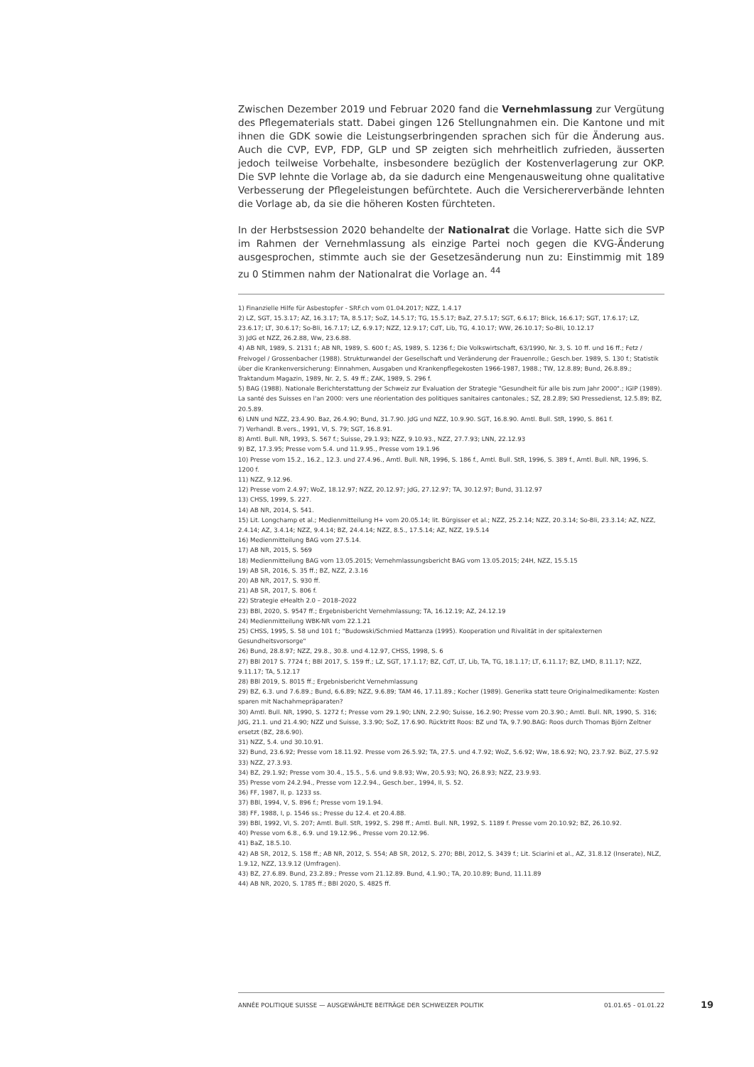Zwischen Dezember 2019 und Februar 2020 fand die Vernehmlassung zur Vergütung des Pflegematerials statt. Dabei gingen 126 Stellungnahmen ein. Die Kantone und mit ihnen die GDK sowie die Leistungserbringenden sprachen sich für die Änderung aus. Auch die CVP, EVP, FDP, GLP und SP zeigten sich mehrheitlich zufrieden, äusserten jedoch teilweise Vorbehalte, insbesondere bezüglich der Kostenverlagerung zur OKP. Die SVP lehnte die Vorlage ab, da sie dadurch eine Mengenausweitung ohne qualitative Verbesserung der Pflegeleistungen befürchtete. Auch die Versichererverbände lehnten die Vorlage ab, da sie die höheren Kosten fürchteten.
In der Herbstsession 2020 behandelte der Nationalrat die Vorlage. Hatte sich die SVP im Rahmen der Vernehmlassung als einzige Partei noch gegen die KVG-Änderung ausgesprochen, stimmte auch sie der Gesetzesänderung nun zu: Einstimmig mit 189 zu 0 Stimmen nahm der Nationalrat die Vorlage an. <sup>44</sup>
1) Finanzielle Hilfe für Asbestopfer - SRF.ch vom 01.04.2017; NZZ, 1.4.17
2) LZ, SGT, 15.3.17; AZ, 16.3.17; TA, 8.5.17; SoZ, 14.5.17; TG, 15.5.17; BaZ, 27.5.17; SGT, 6.6.17; Blick, 16.6.17; SGT, 17.6.17; LZ, 23.6.17; LT, 30.6.17; So-Bli, 16.7.17; LZ, 6.9.17; NZZ, 12.9.17; CdT, Lib, TG, 4.10.17; WW, 26.10.17; So-Bli, 10.12.17
3) JdG et NZZ, 26.2.88, Ww, 23.6.88.
4) AB NR, 1989, S. 2131 f.; AB NR, 1989, S. 600 f.; AS, 1989, S. 1236 f.; Die Volkswirtschaft, 63/1990, Nr. 3, S. 10 ff. und 16 ff.; Fetz / Freivogel / Grossenbacher (1988). Strukturwandel der Gesellschaft und Veränderung der Frauenrolle.; Gesch.ber. 1989, S. 130 f.; Statistik über die Krankenversicherung: Einnahmen, Ausgaben und Krankenpflegekosten 1966-1987, 1988.; TW, 12.8.89; Bund, 26.8.89.; Traktandum Magazin, 1989, Nr. 2, S. 49 ff.; ZAK, 1989, S. 296 f.
5) BAG (1988). Nationale Berichterstattung der Schweiz zur Evaluation der Strategie "Gesundheit für alle bis zum Jahr 2000".; IGIP (1989). La santé des Suisses en l'an 2000: vers une réorientation des politiques sanitaires cantonales.; SZ, 28.2.89; SKI Pressedienst, 12.5.89; BZ, 20.5.89.
6) LNN und NZZ, 23.4.90. Baz, 26.4.90; Bund, 31.7.90. JdG und NZZ, 10.9.90. SGT, 16.8.90. Amtl. Bull. StR, 1990, S. 861 f.
7) Verhandl. B.vers., 1991, VI, S. 79; SGT, 16.8.91.
8) Amtl. Bull. NR, 1993, S. 567 f.; Suisse, 29.1.93; NZZ, 9.10.93., NZZ, 27.7.93; LNN, 22.12.93
9) BZ, 17.3.95; Presse vom 5.4. und 11.9.95., Presse vom 19.1.96
10) Presse vom 15.2., 16.2., 12.3. und 27.4.96., Amtl. Bull. NR, 1996, S. 186 f., Amtl. Bull. StR, 1996, S. 389 f., Amtl. Bull. NR, 1996, S. 1200 f.
11) NZZ, 9.12.96.
12) Presse vom 2.4.97; WoZ, 18.12.97; NZZ, 20.12.97; JdG, 27.12.97; TA, 30.12.97; Bund, 31.12.97
13) CHSS, 1999, S. 227.
14) AB NR, 2014, S. 541.
15) Lit. Longchamp et al.; Medienmitteilung H+ vom 20.05.14; lit. Bürgisser et al.; NZZ, 25.2.14; NZZ, 20.3.14; So-Bli, 23.3.14; AZ, NZZ, 2.4.14; AZ, 3.4.14; NZZ, 9.4.14; BZ, 24.4.14; NZZ, 8.5., 17.5.14; AZ, NZZ, 19.5.14
16) Medienmitteilung BAG vom 27.5.14.
17) AB NR, 2015, S. 569
18) Medienmitteilung BAG vom 13.05.2015; Vernehmlassungsbericht BAG vom 13.05.2015; 24H, NZZ, 15.5.15
19) AB SR, 2016, S. 35 ff.; BZ, NZZ, 2.3.16
20) AB NR, 2017, S. 930 ff.
21) AB SR, 2017, S. 806 f.
22) Strategie eHealth 2.0 – 2018–2022
23) BBl, 2020, S. 9547 ff.; Ergebnisbericht Vernehmlassung; TA, 16.12.19; AZ, 24.12.19
24) Medienmitteilung WBK-NR vom 22.1.21
25) CHSS, 1995, S. 58 und 101 f.; "Budowski/Schmied Mattanza (1995). Kooperation und Rivalität in der spitalexternen Gesundheitsvorsorge"
26) Bund, 28.8.97; NZZ, 29.8., 30.8. und 4.12.97, CHSS, 1998, S. 6
27) BBl 2017 S. 7724 f.; BBl 2017, S. 159 ff.; LZ, SGT, 17.1.17; BZ, CdT, LT, Lib, TA, TG, 18.1.17; LT, 6.11.17; BZ, LMD, 8.11.17; NZZ, 9.11.17; TA, 5.12.17
28) BBl 2019, S. 8015 ff.; Ergebnisbericht Vernehmlassung
29) BZ, 6.3. und 7.6.89.; Bund, 6.6.89; NZZ, 9.6.89; TAM 46, 17.11.89.; Kocher (1989). Generika statt teure Originalmedikamente: Kosten sparen mit Nachahmepräparaten?
30) Amtl. Bull. NR, 1990, S. 1272 f.; Presse vom 29.1.90; LNN, 2.2.90; Suisse, 16.2.90; Presse vom 20.3.90.; Amtl. Bull. NR, 1990, S. 316; JdG, 21.1. und 21.4.90; NZZ und Suisse, 3.3.90; SoZ, 17.6.90. Rücktritt Roos: BZ und TA, 9.7.90.BAG: Roos durch Thomas Björn Zeltner ersetzt (BZ, 28.6.90).
31) NZZ, 5.4. und 30.10.91.
32) Bund, 23.6.92; Presse vom 18.11.92. Presse vom 26.5.92; TA, 27.5. und 4.7.92; WoZ, 5.6.92; Ww, 18.6.92; NQ, 23.7.92. BüZ, 27.5.92
33) NZZ, 27.3.93.
34) BZ, 29.1.92; Presse vom 30.4., 15.5., 5.6. und 9.8.93; Ww, 20.5.93; NQ, 26.8.93; NZZ, 23.9.93.
35) Presse vom 24.2.94., Presse vom 12.2.94., Gesch.ber., 1994, II, S. 52.
36) FF, 1987, II, p. 1233 ss.
37) BBl, 1994, V, S. 896 f.; Presse vom 19.1.94.
38) FF, 1988, I, p. 1546 ss.; Presse du 12.4. et 20.4.88.
39) BBl, 1992, VI, S. 207; Amtl. Bull. StR, 1992, S. 298 ff.; Amtl. Bull. NR, 1992, S. 1189 f. Presse vom 20.10.92; BZ, 26.10.92.
40) Presse vom 6.8., 6.9. und 19.12.96., Presse vom 20.12.96.
41) BaZ, 18.5.10.
42) AB SR, 2012, S. 158 ff.; AB NR, 2012, S. 554; AB SR, 2012, S. 270; BBl, 2012, S. 3439 f.; Lit. Sciarini et al., AZ, 31.8.12 (Inserate), NLZ, 1.9.12, NZZ, 13.9.12 (Umfragen).
43) BZ, 27.6.89. Bund, 23.2.89.; Presse vom 21.12.89. Bund, 4.1.90.; TA, 20.10.89; Bund, 11.11.89
44) AB NR, 2020, S. 1785 ff.; BBl 2020, S. 4825 ff.
ANNÉE POLITIQUE SUISSE — AUSGEWÄHLTE BEITRÄGE DER SCHWEIZER POLITIK 01.01.65 - 01.01.22
19